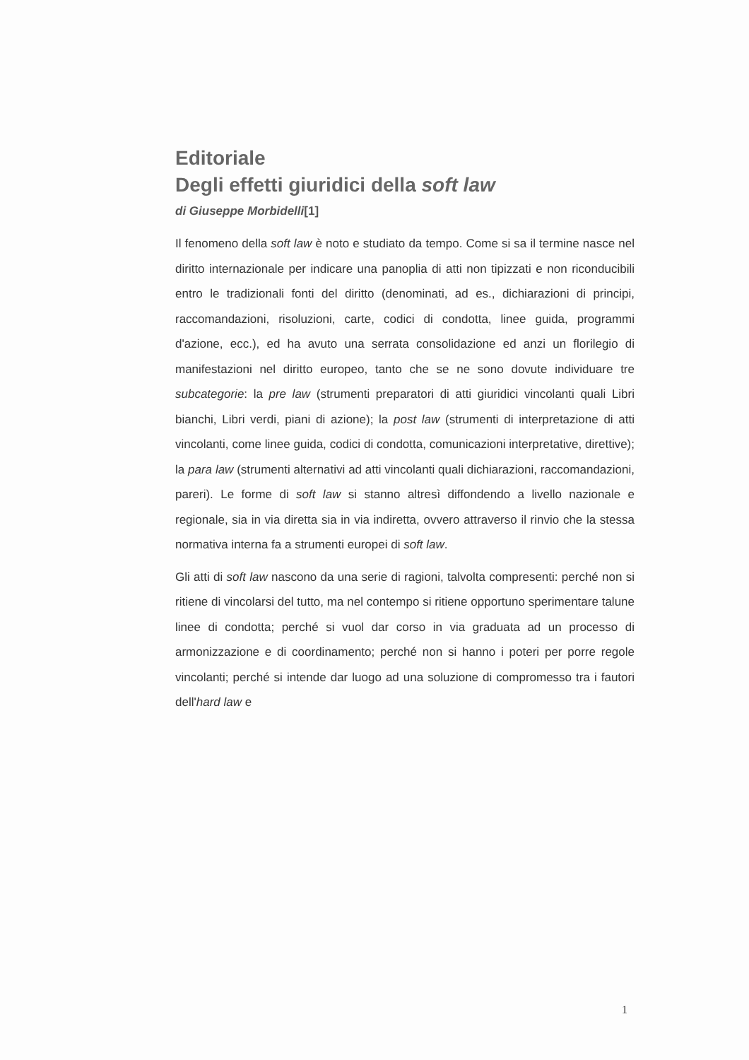Editoriale
Degli effetti giuridici della soft law
di Giuseppe Morbidelli[1]
Il fenomeno della soft law è noto e studiato da tempo. Come si sa il termine nasce nel diritto internazionale per indicare una panoplia di atti non tipizzati e non riconducibili entro le tradizionali fonti del diritto (denominati, ad es., dichiarazioni di principi, raccomandazioni, risoluzioni, carte, codici di condotta, linee guida, programmi d'azione, ecc.), ed ha avuto una serrata consolidazione ed anzi un florilegio di manifestazioni nel diritto europeo, tanto che se ne sono dovute individuare tre subcategorie: la pre law (strumenti preparatori di atti giuridici vincolanti quali Libri bianchi, Libri verdi, piani di azione); la post law (strumenti di interpretazione di atti vincolanti, come linee guida, codici di condotta, comunicazioni interpretative, direttive); la para law (strumenti alternativi ad atti vincolanti quali dichiarazioni, raccomandazioni, pareri). Le forme di soft law si stanno altresì diffondendo a livello nazionale e regionale, sia in via diretta sia in via indiretta, ovvero attraverso il rinvio che la stessa normativa interna fa a strumenti europei di soft law.
Gli atti di soft law nascono da una serie di ragioni, talvolta compresenti: perché non si ritiene di vincolarsi del tutto, ma nel contempo si ritiene opportuno sperimentare talune linee di condotta; perché si vuol dar corso in via graduata ad un processo di armonizzazione e di coordinamento; perché non si hanno i poteri per porre regole vincolanti; perché si intende dar luogo ad una soluzione di compromesso tra i fautori dell'hard law e
1